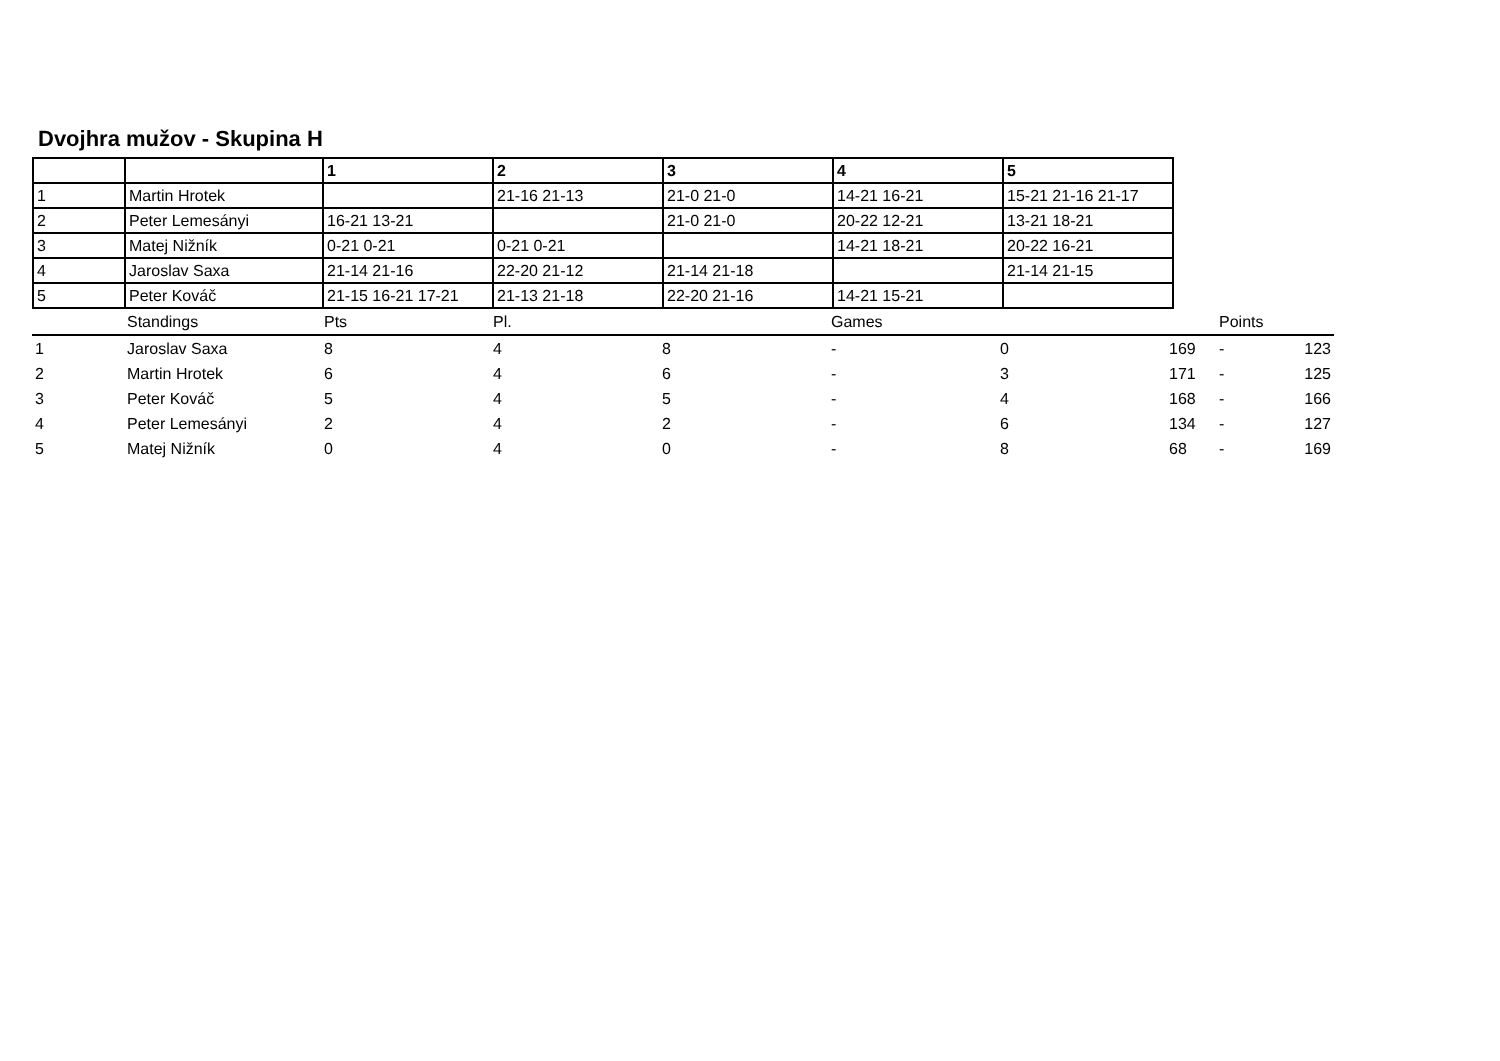Dvojhra mužov - Skupina H
| | | 1 | 2 | 3 | 4 | 5 |
| 1 | Martin Hrotek | | 21-16 21-13 | 21-0 21-0 | 14-21 16-21 | 15-21 21-16 21-17 |
| 2 | Peter Lemesányi | 16-21 13-21 | | 21-0 21-0 | 20-22 12-21 | 13-21 18-21 |
| 3 | Matej Nižník | 0-21 0-21 | 0-21 0-21 | | 14-21 18-21 | 20-22 16-21 |
| 4 | Jaroslav Saxa | 21-14 21-16 | 22-20 21-12 | 21-14 21-18 | | 21-14 21-15 |
| 5 | Peter Kováč | 21-15 16-21 17-21 | 21-13 21-18 | 22-20 21-16 | 14-21 15-21 | |
| | Standings | Pts | Pl. | | Games | | | Points | |
| 1 | Jaroslav Saxa | 8 | 4 | 8 | - | 0 | 169 | - | 123 |
| 2 | Martin Hrotek | 6 | 4 | 6 | - | 3 | 171 | - | 125 |
| 3 | Peter Kováč | 5 | 4 | 5 | - | 4 | 168 | - | 166 |
| 4 | Peter Lemesányi | 2 | 4 | 2 | - | 6 | 134 | - | 127 |
| 5 | Matej Nižník | 0 | 4 | 0 | - | 8 | 68 | - | 169 |